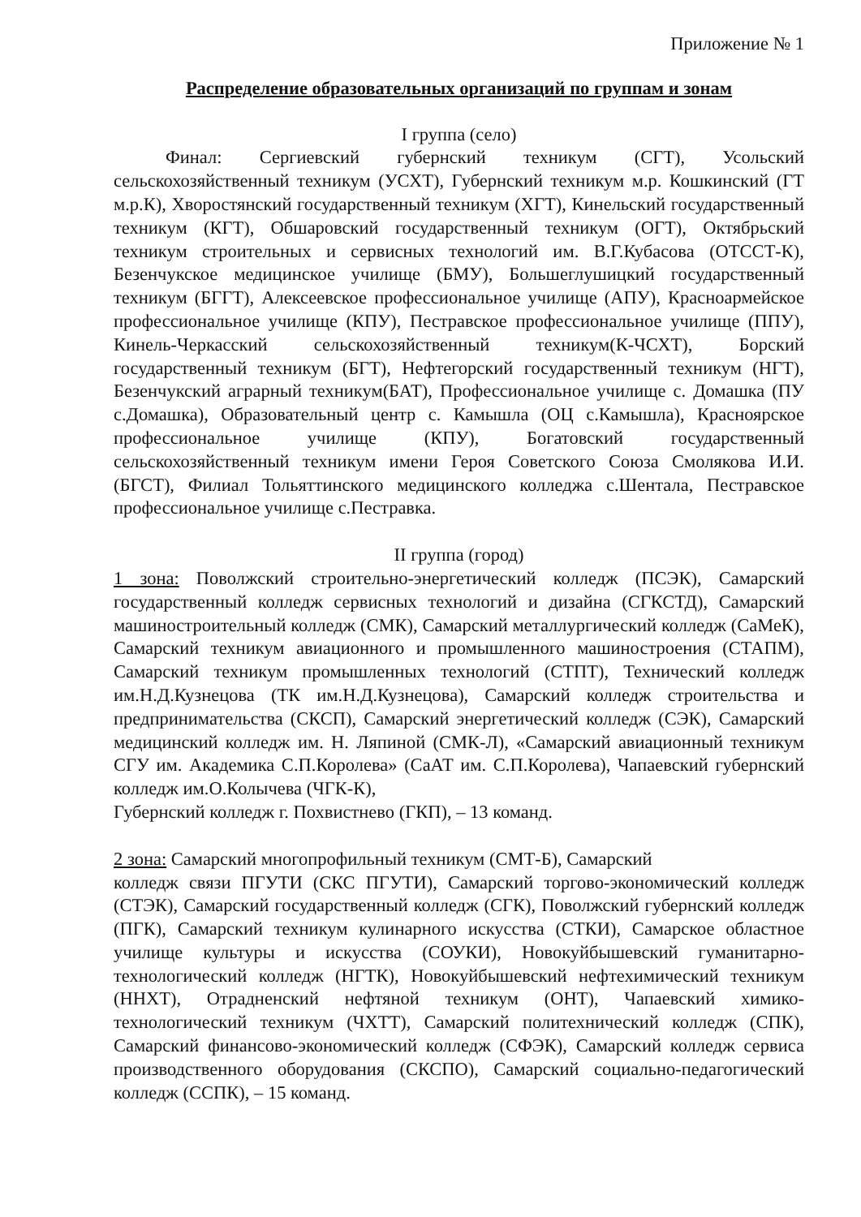Приложение № 1
Распределение образовательных организаций по группам и зонам
I группа (село)
Финал: Сергиевский губернский техникум (СГТ), Усольский сельскохозяйственный техникум (УСХТ), Губернский техникум м.р. Кошкинский (ГТ м.р.К), Хворостянский государственный техникум (ХГТ), Кинельский государственный техникум (КГТ), Обшаровский государственный техникум (ОГТ), Октябрьский техникум строительных и сервисных технологий им. В.Г.Кубасова (ОТССТ-К), Безенчукское медицинское училище (БМУ), Большеглушицкий государственный техникум (БГГТ), Алексеевское профессиональное училище (АПУ), Красноармейское профессиональное училище (КПУ), Пестравское профессиональное училище (ППУ), Кинель-Черкасский сельскохозяйственный техникум(К-ЧСХТ), Борский государственный техникум (БГТ), Нефтегорский государственный техникум (НГТ), Безенчукский аграрный техникум(БАТ), Профессиональное училище с. Домашка (ПУ с.Домашка), Образовательный центр с. Камышла (ОЦ с.Камышла), Красноярское профессиональное училище (КПУ), Богатовский государственный сельскохозяйственный техникум имени Героя Советского Союза Смолякова И.И. (БГСТ), Филиал Тольяттинского медицинского колледжа с.Шентала, Пестравское профессиональное училище с.Пестравка.
II группа (город)
1 зона: Поволжский строительно-энергетический колледж (ПСЭК), Самарский государственный колледж сервисных технологий и дизайна (СГКСТД), Самарский машиностроительный колледж (СМК), Самарский металлургический колледж (СаМеК), Самарский техникум авиационного и промышленного машиностроения (СТАПМ), Самарский техникум промышленных технологий (СТПТ), Технический колледж им.Н.Д.Кузнецова (ТК им.Н.Д.Кузнецова), Самарский колледж строительства и предпринимательства (СКСП), Самарский энергетический колледж (СЭК), Самарский медицинский колледж им. Н. Ляпиной (СМК-Л), «Самарский авиационный техникум СГУ им. Академика С.П.Королева» (СаАТ им. С.П.Королева), Чапаевский губернский колледж им.О.Колычева (ЧГК-К),
Губернский колледж г. Похвистнево (ГКП), – 13 команд.
2 зона: Самарский многопрофильный техникум (СМТ-Б), Самарский
колледж связи ПГУТИ (СКС ПГУТИ), Самарский торгово-экономический колледж (СТЭК), Самарский государственный колледж (СГК), Поволжский губернский колледж (ПГК), Самарский техникум кулинарного искусства (СТКИ), Самарское областное училище культуры и искусства (СОУКИ), Новокуйбышевский гуманитарно-технологический колледж (НГТК), Новокуйбышевский нефтехимический техникум (ННХТ), Отрадненский нефтяной техникум (ОНТ), Чапаевский химико-технологический техникум (ЧХТТ), Самарский политехнический колледж (СПК), Самарский финансово-экономический колледж (СФЭК), Самарский колледж сервиса производственного оборудования (СКСПО), Самарский социально-педагогический колледж (ССПК), – 15 команд.